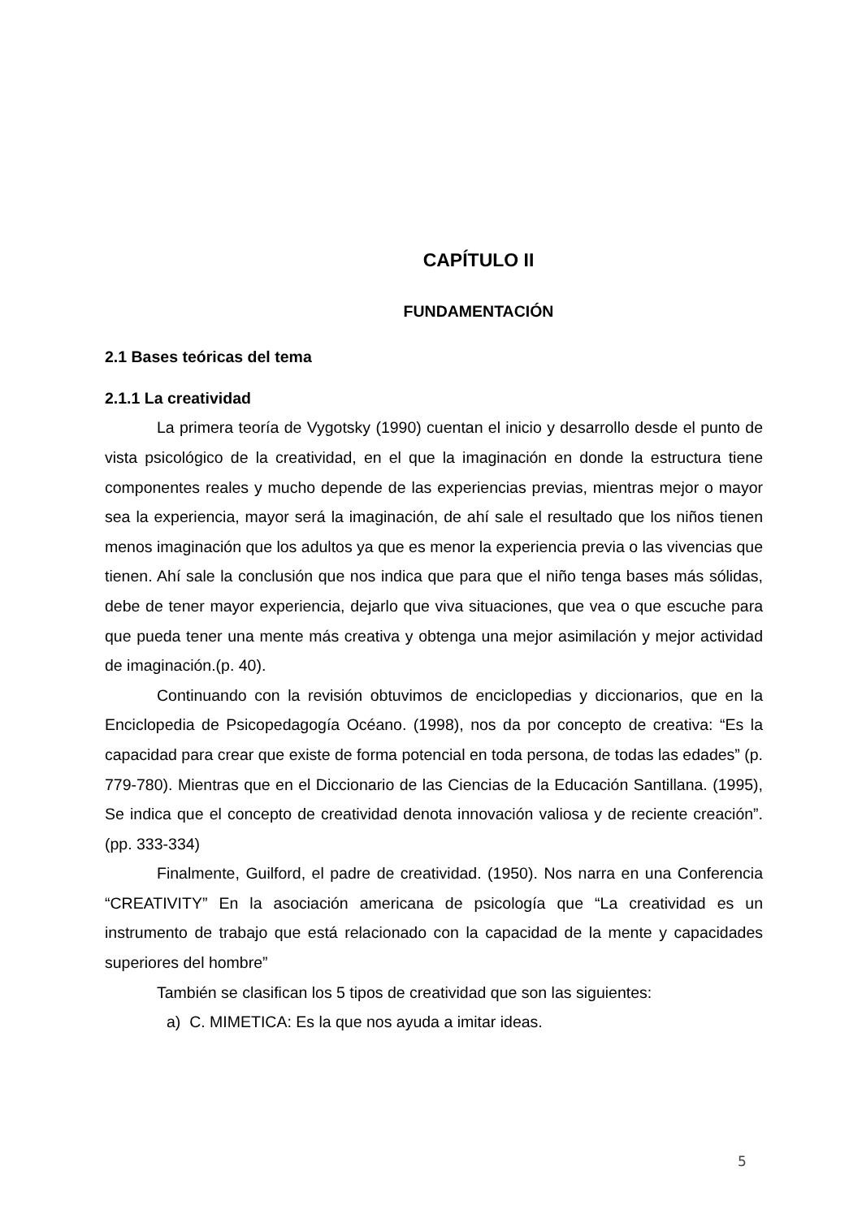CAPÍTULO II
FUNDAMENTACIÓN
2.1 Bases teóricas del tema
2.1.1 La creatividad
La primera teoría de Vygotsky (1990) cuentan el inicio y desarrollo desde el punto de vista psicológico de la creatividad, en el que la imaginación en donde la estructura tiene componentes reales y mucho depende de las experiencias previas, mientras mejor o mayor sea la experiencia, mayor será la imaginación, de ahí sale el resultado que los niños tienen menos imaginación que los adultos ya que es menor la experiencia previa o las vivencias que tienen. Ahí sale la conclusión que nos indica que para que el niño tenga bases más sólidas, debe de tener mayor experiencia, dejarlo que viva situaciones, que vea o que escuche para que pueda tener una mente más creativa y obtenga una mejor asimilación y mejor actividad de imaginación.(p. 40).
Continuando con la revisión obtuvimos de enciclopedias y diccionarios, que en la Enciclopedia de Psicopedagogía Océano. (1998), nos da por concepto de creativa: “Es la capacidad para crear que existe de forma potencial en toda persona, de todas las edades” (p. 779-780). Mientras que en el Diccionario de las Ciencias de la Educación Santillana. (1995), Se indica que el concepto de creatividad denota innovación valiosa y de reciente creación”. (pp. 333-334)
Finalmente, Guilford, el padre de creatividad. (1950). Nos narra en una Conferencia “CREATIVITY” En la asociación americana de psicología que “La creatividad es un instrumento de trabajo que está relacionado con la capacidad de la mente y capacidades superiores del hombre”
También se clasifican los 5 tipos de creatividad que son las siguientes:
a) C. MIMETICA: Es la que nos ayuda a imitar ideas.
5